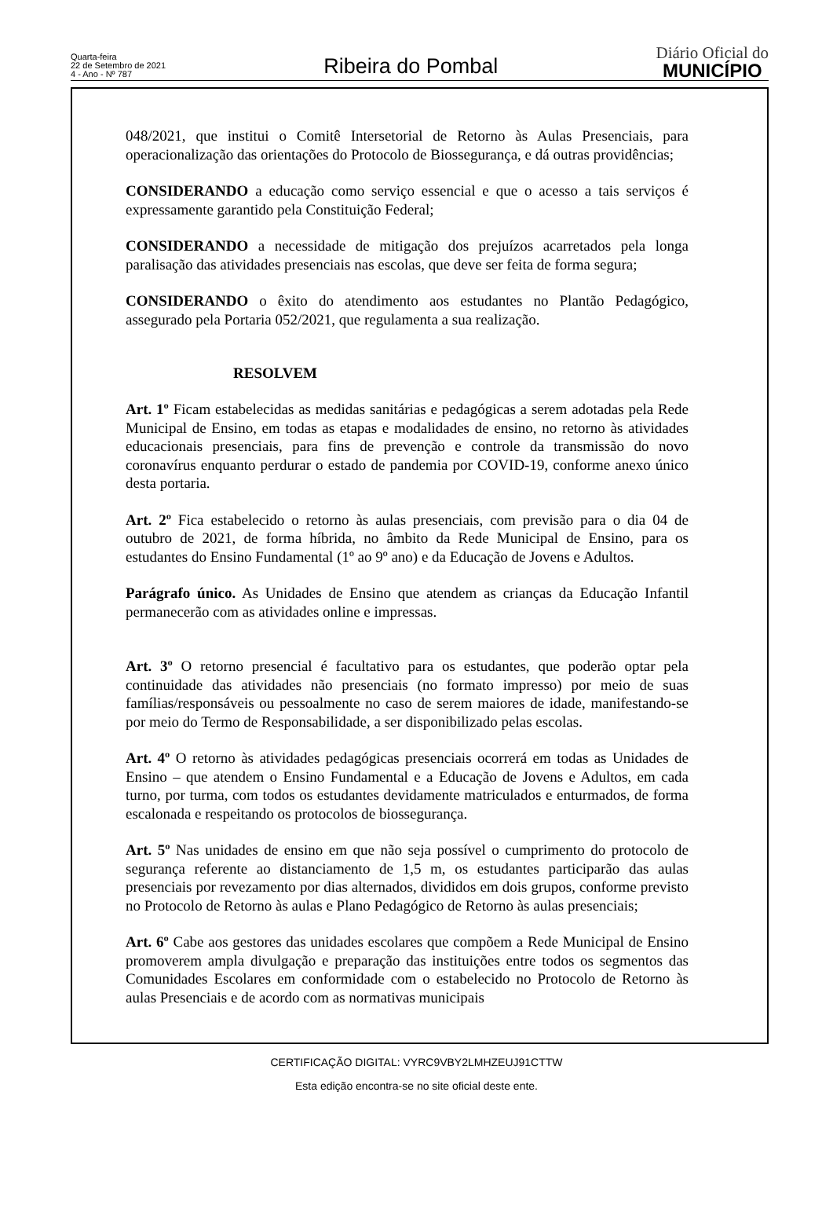Quarta-feira
22 de Setembro de 2021
4 - Ano - Nº 787
Ribeira do Pombal
Diário Oficial do
MUNICÍPIO
048/2021, que institui o Comitê Intersetorial de Retorno às Aulas Presenciais, para operacionalização das orientações do Protocolo de Biossegurança, e dá outras providências;
CONSIDERANDO a educação como serviço essencial e que o acesso a tais serviços é expressamente garantido pela Constituição Federal;
CONSIDERANDO a necessidade de mitigação dos prejuízos acarretados pela longa paralisação das atividades presenciais nas escolas, que deve ser feita de forma segura;
CONSIDERANDO o êxito do atendimento aos estudantes no Plantão Pedagógico, assegurado pela Portaria 052/2021, que regulamenta a sua realização.
RESOLVEM
Art. 1º Ficam estabelecidas as medidas sanitárias e pedagógicas a serem adotadas pela Rede Municipal de Ensino, em todas as etapas e modalidades de ensino, no retorno às atividades educacionais presenciais, para fins de prevenção e controle da transmissão do novo coronavírus enquanto perdurar o estado de pandemia por COVID-19, conforme anexo único desta portaria.
Art. 2º Fica estabelecido o retorno às aulas presenciais, com previsão para o dia 04 de outubro de 2021, de forma híbrida, no âmbito da Rede Municipal de Ensino, para os estudantes do Ensino Fundamental (1º ao 9º ano) e da Educação de Jovens e Adultos.
Parágrafo único. As Unidades de Ensino que atendem as crianças da Educação Infantil permanecerão com as atividades online e impressas.
Art. 3º O retorno presencial é facultativo para os estudantes, que poderão optar pela continuidade das atividades não presenciais (no formato impresso) por meio de suas famílias/responsáveis ou pessoalmente no caso de serem maiores de idade, manifestando-se por meio do Termo de Responsabilidade, a ser disponibilizado pelas escolas.
Art. 4º O retorno às atividades pedagógicas presenciais ocorrerá em todas as Unidades de Ensino – que atendem o Ensino Fundamental e a Educação de Jovens e Adultos, em cada turno, por turma, com todos os estudantes devidamente matriculados e enturmados, de forma escalonada e respeitando os protocolos de biossegurança.
Art. 5º Nas unidades de ensino em que não seja possível o cumprimento do protocolo de segurança referente ao distanciamento de 1,5 m, os estudantes participarão das aulas presenciais por revezamento por dias alternados, divididos em dois grupos, conforme previsto no Protocolo de Retorno às aulas e Plano Pedagógico de Retorno às aulas presenciais;
Art. 6º Cabe aos gestores das unidades escolares que compõem a Rede Municipal de Ensino promoverem ampla divulgação e preparação das instituições entre todos os segmentos das Comunidades Escolares em conformidade com o estabelecido no Protocolo de Retorno às aulas Presenciais e de acordo com as normativas municipais
CERTIFICAÇÃO DIGITAL: VYRC9VBY2LMHZEUJ91CTTW
Esta edição encontra-se no site oficial deste ente.